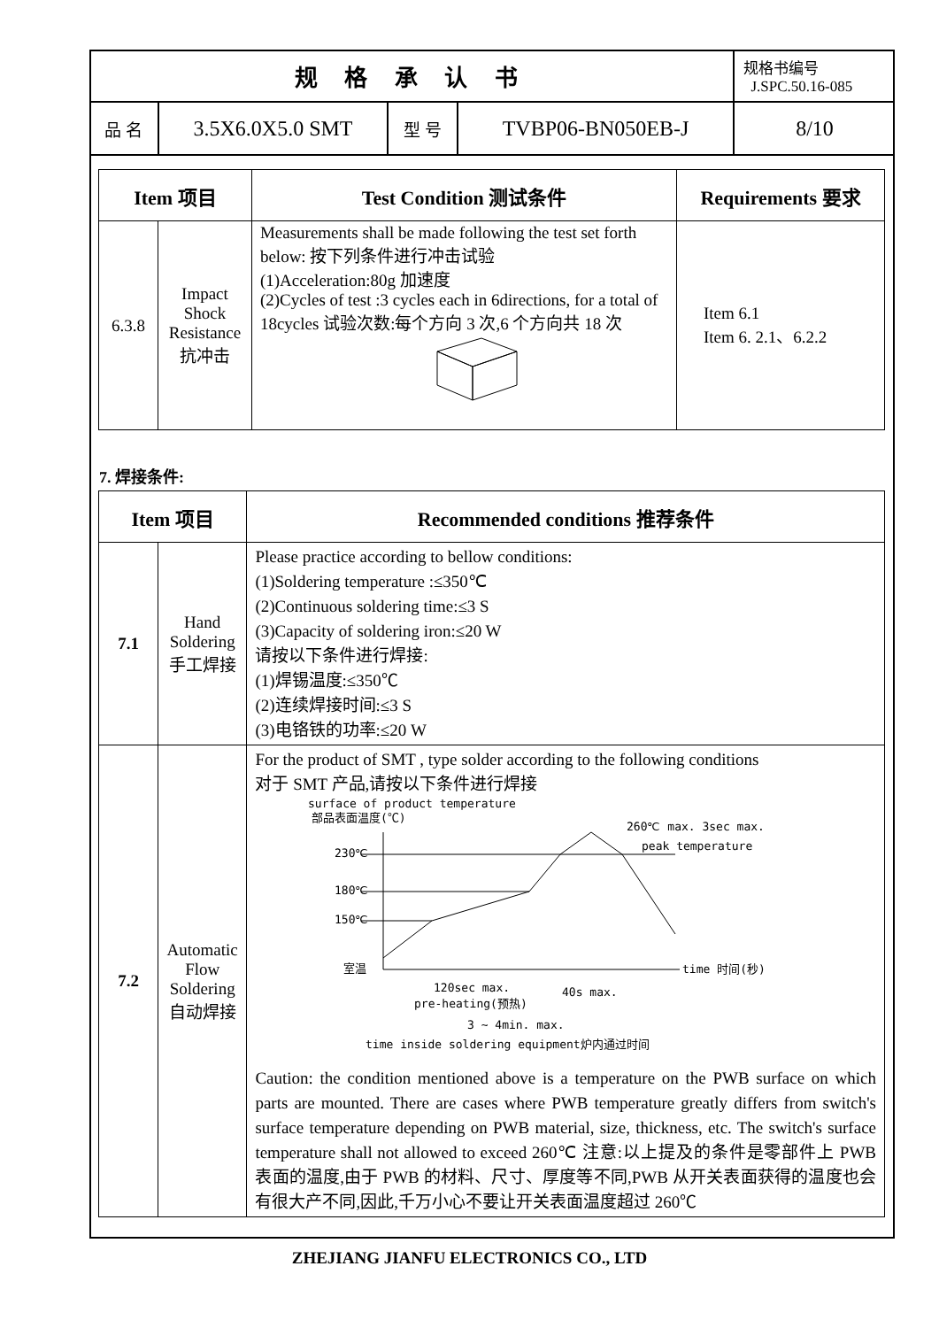| 规 格 承 认 书 | | | | 规格书编号 J.SPC.50.16-085 |
| 品 名 | 3.5X6.0X5.0 SMT | 型 号 | TVBP06-BN050EB-J | 8/10 |
| Item 项目 | | Test Condition 测试条件 | Requirements 要求 |
| --- | --- | --- | --- |
| 6.3.8 | Impact Shock Resistance 抗冲击 | Measurements shall be made following the test set forth below: 按下列条件进行冲击试验 (1)Acceleration:80g 加速度 (2)Cycles of test :3 cycles each in 6directions, for a total of 18cycles 试验次数:每个方向 3 次,6 个方向共 18 次 | Item 6.1 Item 6. 2.1、6.2.2 |
7. 焊接条件:
| Item 项目 | | Recommended conditions 推荐条件 |
| --- | --- | --- |
| 7.1 | Hand Soldering 手工焊接 | Please practice according to bellow conditions: (1)Soldering temperature :≤350℃ (2)Continuous soldering time:≤3 S (3)Capacity of soldering iron:≤20 W 请按以下条件进行焊接: (1)焊锡温度:≤350℃ (2)连续焊接时间:≤3 S (3)电铬铁的功率:≤20 W |
| 7.2 | Automatic Flow Soldering 自动焊接 | For the product of SMT , type solder according to the following conditions 对于 SMT 产品,请按以下条件进行焊接 surface of product temperature 部品表面温度(℃) 230℃ 180℃ 150℃ 室温 260℃ max. 3sec max. peak temperature time 时间(秒) 120sec max. pre-heating(预热) 40s max. 3 ~ 4min. max. time inside soldering equipment炉内通过时间 Caution: the condition mentioned above is a temperature on the PWB surface on which parts are mounted. There are cases where PWB temperature greatly differs from switch's surface temperature depending on PWB material, size, thickness, etc. The switch's surface temperature shall not allowed to exceed 260℃ 注意:以上提及的条件是零部件上 PWB 表面的温度,由于 PWB 的材料、尺寸、厚度等不同,PWB 从开关表面获得的温度也会有很大产不同,因此,千万小心不要让开关表面温度超过 260℃ |
ZHEJIANG JIANFU ELECTRONICS CO., LTD